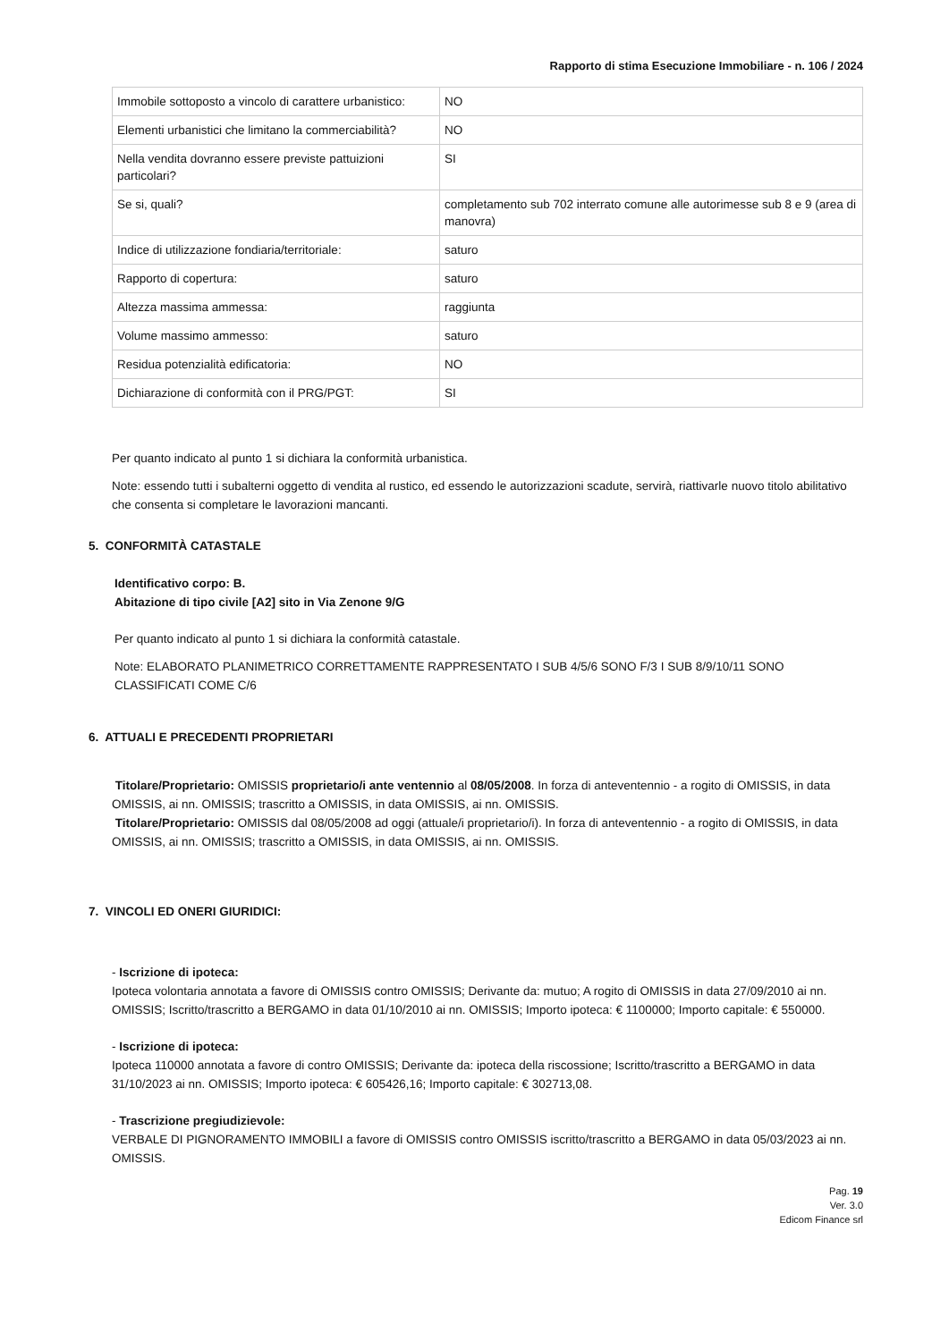Rapporto di stima Esecuzione Immobiliare - n. 106 / 2024
| Immobile sottoposto a vincolo di carattere urbanistico: | NO |
| Elementi urbanistici che limitano la commerciabilità? | NO |
| Nella vendita dovranno essere previste pattuizioni particolari? | SI |
| Se si, quali? | completamento sub 702 interrato comune alle autorimesse sub 8 e 9 (area di manovra) |
| Indice di utilizzazione fondiaria/territoriale: | saturo |
| Rapporto di copertura: | saturo |
| Altezza massima ammessa: | raggiunta |
| Volume massimo ammesso: | saturo |
| Residua potenzialità edificatoria: | NO |
| Dichiarazione di conformità con il PRG/PGT: | SI |
Per quanto indicato al punto 1 si dichiara la conformità urbanistica.
Note: essendo tutti i subalterni oggetto di vendita al rustico, ed essendo le autorizzazioni scadute, servirà, riattivarle nuovo titolo abilitativo che consenta si completare le lavorazioni mancanti.
5. CONFORMITÀ CATASTALE
Identificativo corpo: B.
Abitazione di tipo civile [A2] sito in Via Zenone 9/G
Per quanto indicato al punto 1 si dichiara la conformità catastale.
Note: ELABORATO PLANIMETRICO CORRETTAMENTE RAPPRESENTATO I SUB 4/5/6 SONO F/3 I SUB 8/9/10/11 SONO CLASSIFICATI COME C/6
6. ATTUALI E PRECEDENTI PROPRIETARI
Titolare/Proprietario: OMISSIS proprietario/i ante ventennio al 08/05/2008. In forza di anteventennio - a rogito di OMISSIS, in data OMISSIS, ai nn. OMISSIS; trascritto a OMISSIS, in data OMISSIS, ai nn. OMISSIS.
Titolare/Proprietario: OMISSIS dal 08/05/2008 ad oggi (attuale/i proprietario/i). In forza di anteventennio - a rogito di OMISSIS, in data OMISSIS, ai nn. OMISSIS; trascritto a OMISSIS, in data OMISSIS, ai nn. OMISSIS.
7. VINCOLI ED ONERI GIURIDICI:
- Iscrizione di ipoteca:
Ipoteca volontaria annotata a favore di OMISSIS contro OMISSIS; Derivante da: mutuo; A rogito di OMISSIS in data 27/09/2010 ai nn. OMISSIS; Iscritto/trascritto a BERGAMO in data 01/10/2010 ai nn. OMISSIS; Importo ipoteca: € 1100000; Importo capitale: € 550000.
- Iscrizione di ipoteca:
Ipoteca 110000 annotata a favore di contro OMISSIS; Derivante da: ipoteca della riscossione; Iscritto/trascritto a BERGAMO in data 31/10/2023 ai nn. OMISSIS; Importo ipoteca: € 605426,16; Importo capitale: € 302713,08.
- Trascrizione pregiudizievole:
VERBALE DI PIGNORAMENTO IMMOBILI a favore di OMISSIS contro OMISSIS iscritto/trascritto a BERGAMO in data 05/03/2023 ai nn. OMISSIS.
Pag. 19
Ver. 3.0
Edicom Finance srl